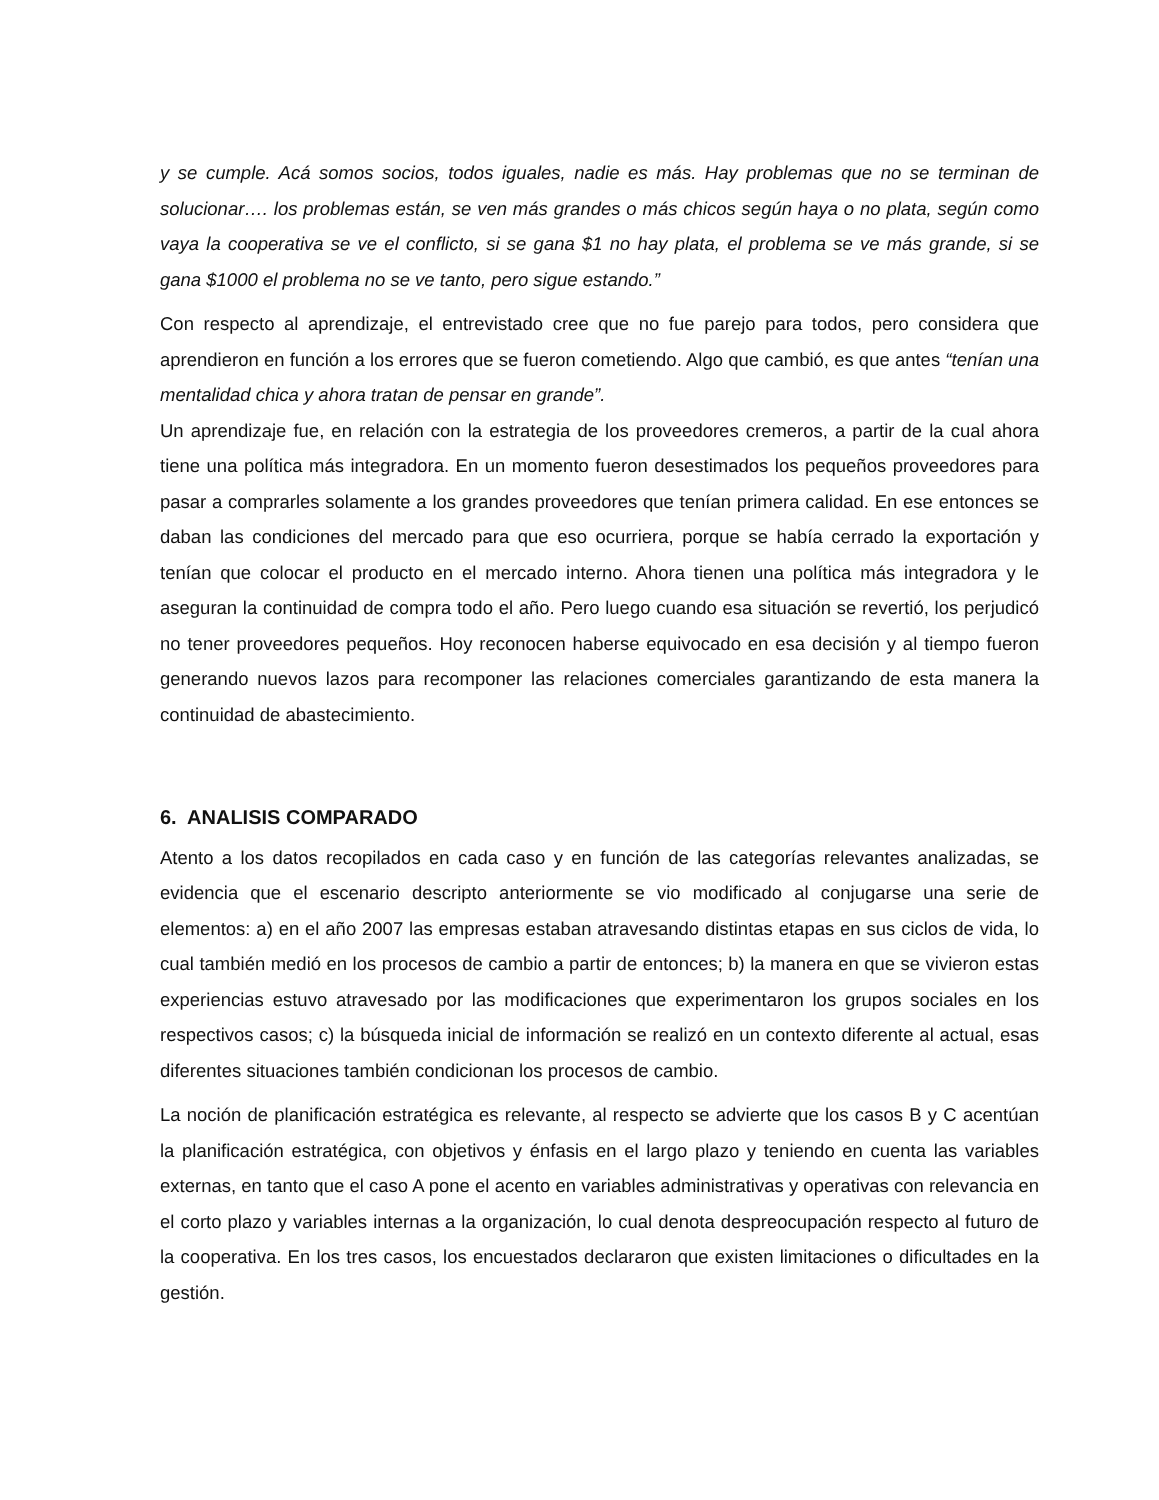y se cumple. Acá somos socios, todos iguales, nadie es más. Hay problemas que no se terminan de solucionar…. los problemas están, se ven más grandes o más chicos según haya o no plata, según como vaya la cooperativa se ve el conflicto, si se gana $1 no hay plata, el problema se ve más grande, si se gana $1000 el problema no se ve tanto, pero sigue estando.”
Con respecto al aprendizaje, el entrevistado cree que no fue parejo para todos, pero considera que aprendieron en función a los errores que se fueron cometiendo. Algo que cambió, es que antes “tenían una mentalidad chica y ahora tratan de pensar en grande”.
Un aprendizaje fue, en relación con la estrategia de los proveedores cremeros, a partir de la cual ahora tiene una política más integradora. En un momento fueron desestimados los pequeños proveedores para pasar a comprarles solamente a los grandes proveedores que tenían primera calidad. En ese entonces se daban las condiciones del mercado para que eso ocurriera, porque se había cerrado la exportación y tenían que colocar el producto en el mercado interno. Ahora tienen una política más integradora y le aseguran la continuidad de compra todo el año. Pero luego cuando esa situación se revertió, los perjudicó no tener proveedores pequeños. Hoy reconocen haberse equivocado en esa decisión y al tiempo fueron generando nuevos lazos para recomponer las relaciones comerciales garantizando de esta manera la continuidad de abastecimiento.
6. ANALISIS COMPARADO
Atento a los datos recopilados en cada caso y en función de las categorías relevantes analizadas, se evidencia que el escenario descripto anteriormente se vio modificado al conjugarse una serie de elementos: a) en el año 2007 las empresas estaban atravesando distintas etapas en sus ciclos de vida, lo cual también medió en los procesos de cambio a partir de entonces; b) la manera en que se vivieron estas experiencias estuvo atravesado por las modificaciones que experimentaron los grupos sociales en los respectivos casos; c) la búsqueda inicial de información se realizó en un contexto diferente al actual, esas diferentes situaciones también condicionan los procesos de cambio.
La noción de planificación estratégica es relevante, al respecto se advierte que los casos B y C acentúan la planificación estratégica, con objetivos y énfasis en el largo plazo y teniendo en cuenta las variables externas, en tanto que el caso A pone el acento en variables administrativas y operativas con relevancia en el corto plazo y variables internas a la organización, lo cual denota despreocupación respecto al futuro de la cooperativa. En los tres casos, los encuestados declararon que existen limitaciones o dificultades en la gestión.